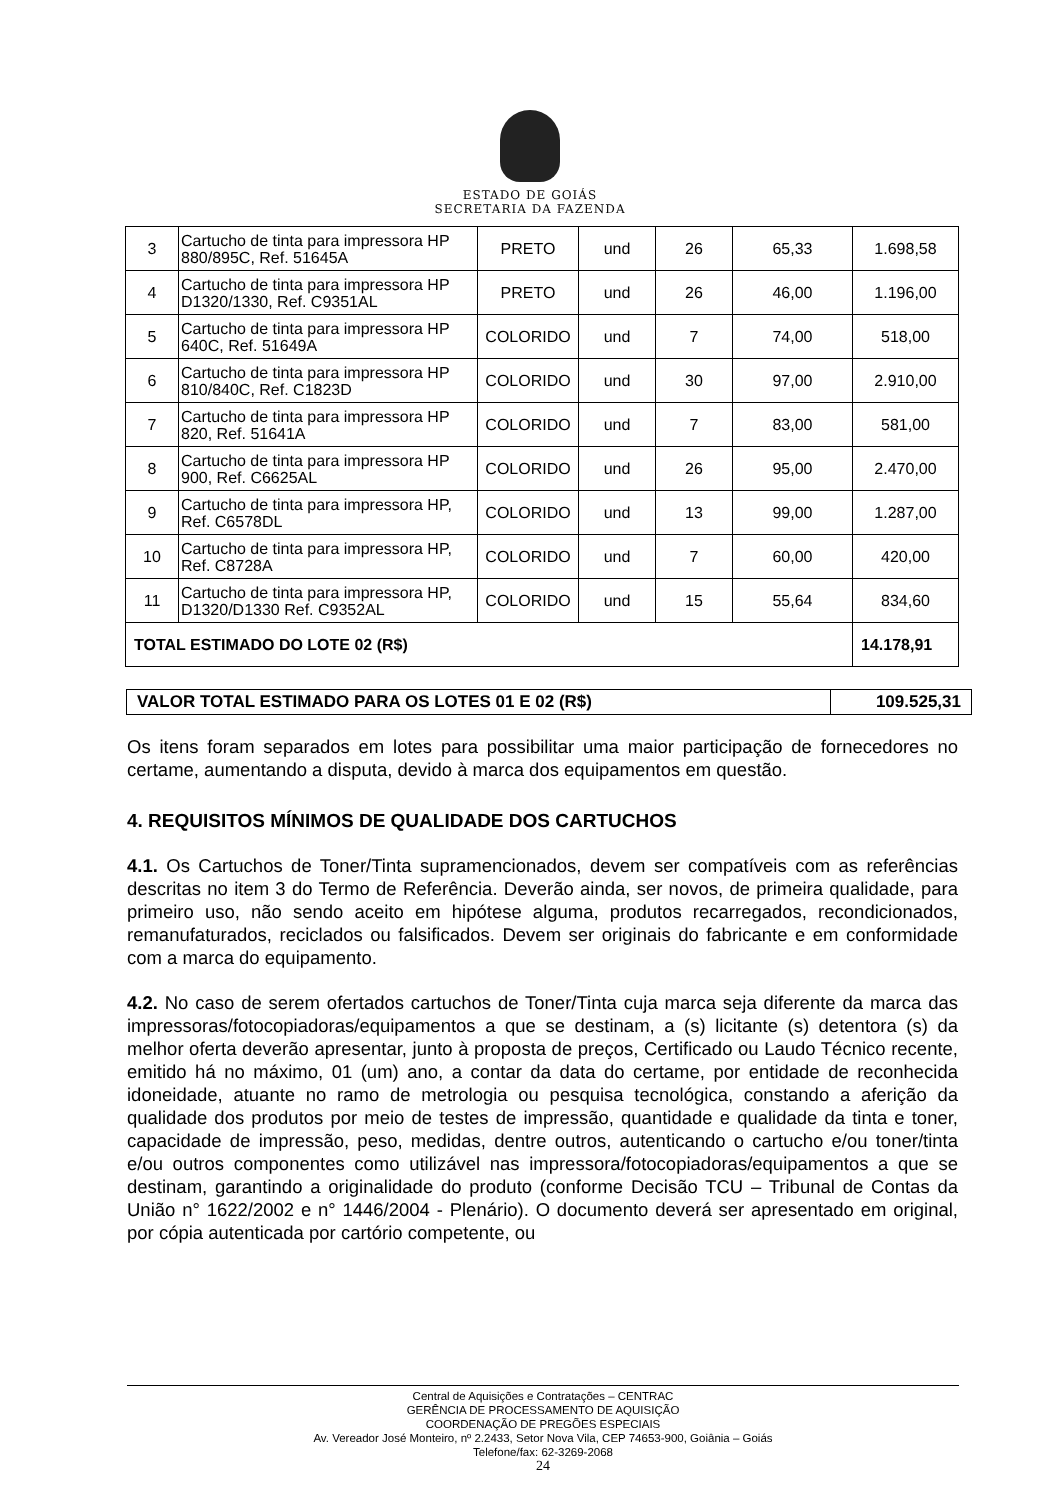ESTADO DE GOIÁS
SECRETARIA DA FAZENDA
| 3 | Cartucho de tinta para impressora HP 880/895C, Ref. 51645A | PRETO | und | 26 | 65,33 | 1.698,58 |
| 4 | Cartucho de tinta para impressora HP D1320/1330, Ref. C9351AL | PRETO | und | 26 | 46,00 | 1.196,00 |
| 5 | Cartucho de tinta para impressora HP 640C, Ref. 51649A | COLORIDO | und | 7 | 74,00 | 518,00 |
| 6 | Cartucho de tinta para impressora HP 810/840C, Ref. C1823D | COLORIDO | und | 30 | 97,00 | 2.910,00 |
| 7 | Cartucho de tinta para impressora HP 820, Ref. 51641A | COLORIDO | und | 7 | 83,00 | 581,00 |
| 8 | Cartucho de tinta para impressora HP 900, Ref. C6625AL | COLORIDO | und | 26 | 95,00 | 2.470,00 |
| 9 | Cartucho de tinta para impressora HP, Ref. C6578DL | COLORIDO | und | 13 | 99,00 | 1.287,00 |
| 10 | Cartucho de tinta para impressora HP, Ref. C8728A | COLORIDO | und | 7 | 60,00 | 420,00 |
| 11 | Cartucho de tinta para impressora HP, D1320/D1330 Ref. C9352AL | COLORIDO | und | 15 | 55,64 | 834,60 |
| TOTAL ESTIMADO DO LOTE 02 (R$) | | | | | | 14.178,91 |
| VALOR TOTAL ESTIMADO PARA OS LOTES 01 E 02 (R$) | 109.525,31 |
Os itens foram separados em lotes para possibilitar uma maior participação de fornecedores no certame, aumentando a disputa, devido à marca dos equipamentos em questão.
4. REQUISITOS MÍNIMOS DE QUALIDADE DOS CARTUCHOS
4.1. Os Cartuchos de Toner/Tinta supramencionados, devem ser compatíveis com as referências descritas no item 3 do Termo de Referência. Deverão ainda, ser novos, de primeira qualidade, para primeiro uso, não sendo aceito em hipótese alguma, produtos recarregados, recondicionados, remanufaturados, reciclados ou falsificados. Devem ser originais do fabricante e em conformidade com a marca do equipamento.
4.2. No caso de serem ofertados cartuchos de Toner/Tinta cuja marca seja diferente da marca das impressoras/fotocopiadoras/equipamentos a que se destinam, a (s) licitante (s) detentora (s) da melhor oferta deverão apresentar, junto à proposta de preços, Certificado ou Laudo Técnico recente, emitido há no máximo, 01 (um) ano, a contar da data do certame, por entidade de reconhecida idoneidade, atuante no ramo de metrologia ou pesquisa tecnológica, constando a aferição da qualidade dos produtos por meio de testes de impressão, quantidade e qualidade da tinta e toner, capacidade de impressão, peso, medidas, dentre outros, autenticando o cartucho e/ou toner/tinta e/ou outros componentes como utilizável nas impressora/fotocopiadoras/equipamentos a que se destinam, garantindo a originalidade do produto (conforme Decisão TCU – Tribunal de Contas da União n° 1622/2002 e n° 1446/2004 - Plenário). O documento deverá ser apresentado em original, por cópia autenticada por cartório competente, ou
Central de Aquisições e Contratações – CENTRAC
GERÊNCIA DE PROCESSAMENTO DE AQUISIÇÃO
COORDENAÇÃO DE PREGÕES ESPECIAIS
Av. Vereador José Monteiro, nº 2.2433, Setor Nova Vila, CEP 74653-900, Goiânia – Goiás
Telefone/fax: 62-3269-2068
24